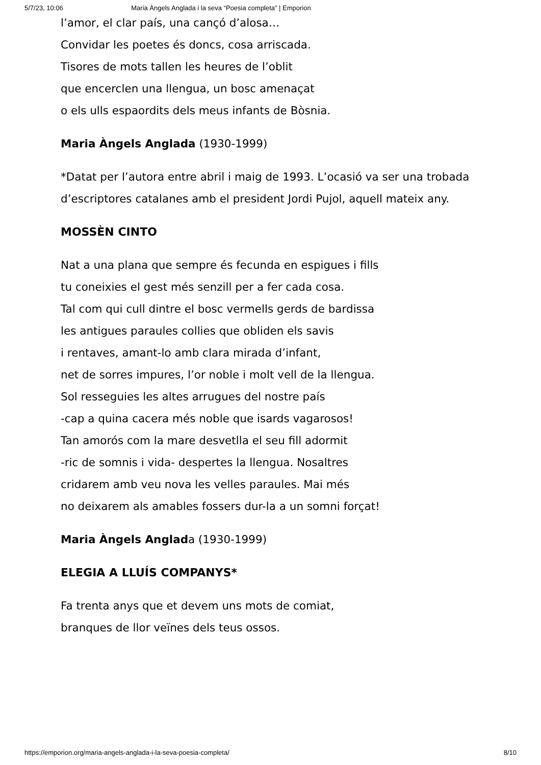5/7/23, 10:06 Maria Àngels Anglada i la seva “Poesia completa” | Emporion
l’amor, el clar país, una cançó d’alosa…
Convidar les poetes és doncs, cosa arriscada.
Tisores de mots tallen les heures de l’oblit
que encerclen una llengua, un bosc amenaçat
o els ulls espaordits dels meus infants de Bòsnia.
Maria Àngels Anglada (1930-1999)
*Datat per l’autora entre abril i maig de 1993. L’ocasió va ser una trobada d’escriptores catalanes amb el president Jordi Pujol, aquell mateix any.
MOSSÈN CINTO
Nat a una plana que sempre és fecunda en espigues i fills
tu coneixies el gest més senzill per a fer cada cosa.
Tal com qui cull dintre el bosc vermells gerds de bardissa
les antigues paraules collies que obliden els savis
i rentaves, amant-lo amb clara mirada d’infant,
net de sorres impures, l’or noble i molt vell de la llengua.
Sol resseguies les altes arrugues del nostre país
-cap a quina cacera més noble que isards vagarosos!
Tan amorós com la mare desvetlla el seu fill adormit
-ric de somnis i vida- despertes la llengua. Nosaltres
cridarem amb veu nova les velles paraules. Mai més
no deixarem als amables fossers dur-la a un somni forçat!
Maria Àngels Anglada (1930-1999)
ELEGIA A LLUÍS COMPANYS*
Fa trenta anys que et devem uns mots de comiat,
branques de llor veïnes dels teus ossos.
https://emporion.org/maria-angels-anglada-i-la-seva-poesia-completa/ 8/10